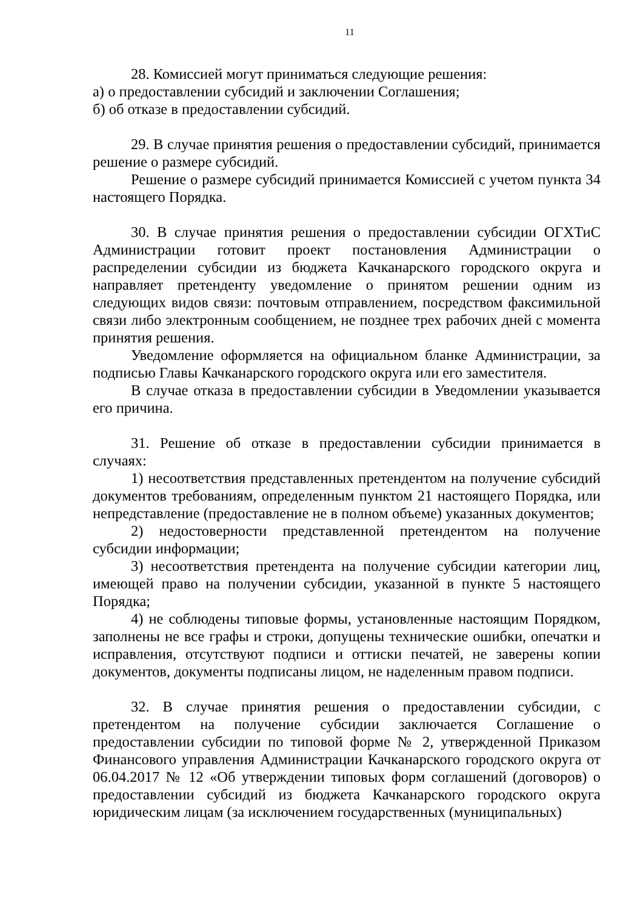11
28. Комиссией могут приниматься следующие решения:
а) о предоставлении субсидий и заключении Соглашения;
б) об отказе в предоставлении субсидий.
29. В случае принятия решения о предоставлении субсидий, принимается решение о размере субсидий.
Решение о размере субсидий принимается Комиссией с учетом пункта 34 настоящего Порядка.
30. В случае принятия решения о предоставлении субсидии ОГХТиС Администрации готовит проект постановления Администрации о распределении субсидии из бюджета Качканарского городского округа и направляет претенденту уведомление о принятом решении одним из следующих видов связи: почтовым отправлением, посредством факсимильной связи либо электронным сообщением, не позднее трех рабочих дней с момента принятия решения.
Уведомление оформляется на официальном бланке Администрации, за подписью Главы Качканарского городского округа или его заместителя.
В случае отказа в предоставлении субсидии в Уведомлении указывается его причина.
31. Решение об отказе в предоставлении субсидии принимается в случаях:
1) несоответствия представленных претендентом на получение субсидий документов требованиям, определенным пунктом 21 настоящего Порядка, или непредставление (предоставление не в полном объеме) указанных документов;
2) недостоверности представленной претендентом на получение субсидии информации;
3) несоответствия претендента на получение субсидии категории лиц, имеющей право на получении субсидии, указанной в пункте 5 настоящего Порядка;
4) не соблюдены типовые формы, установленные настоящим Порядком, заполнены не все графы и строки, допущены технические ошибки, опечатки и исправления, отсутствуют подписи и оттиски печатей, не заверены копии документов, документы подписаны лицом, не наделенным правом подписи.
32. В случае принятия решения о предоставлении субсидии, с претендентом на получение субсидии заключается Соглашение о предоставлении субсидии по типовой форме № 2, утвержденной Приказом Финансового управления Администрации Качканарского городского округа от 06.04.2017 № 12 «Об утверждении типовых форм соглашений (договоров) о предоставлении субсидий из бюджета Качканарского городского округа юридическим лицам (за исключением государственных (муниципальных)